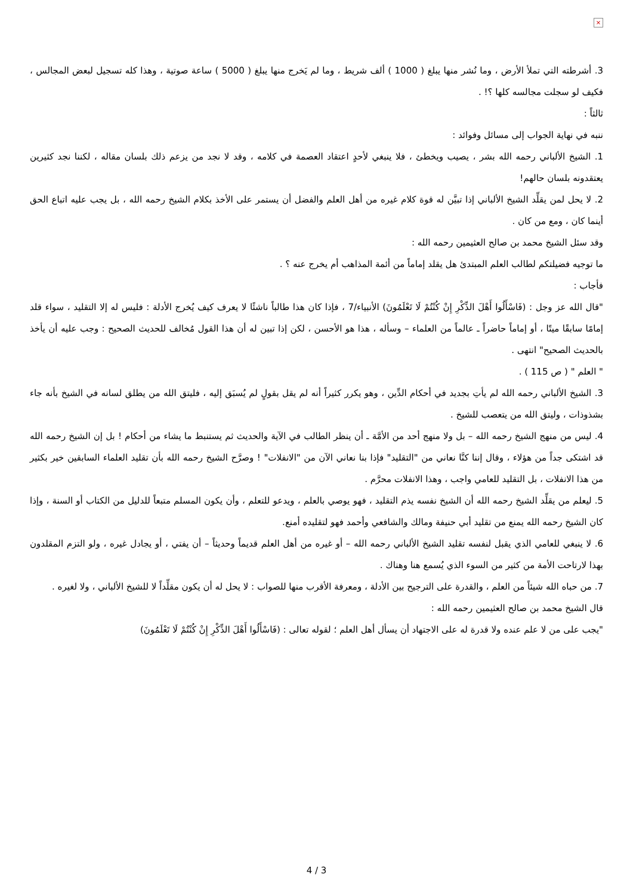×
3. أشرطته التي تملأ الأرض ، وما نُشر منها يبلغ ( 1000 ) ألف شريط ، وما لم يَخرج منها يبلغ ( 5000 ) ساعة صوتية ، وهذا كله تسجيل لبعض المجالس ، فكيف لو سجلت مجالسه كلها ؟! .
ثالثاً :
ننبه في نهاية الجواب إلى مسائل وفوائد :
1. الشيخ الألباني رحمه الله بشر ، يصيب ويخطئ ، فلا ينبغي لأحدٍ اعتقاد العصمة في كلامه ، وقد لا نجد من يزعم ذلك بلسان مقاله ، لكننا نجد كثيرين يعتقدونه بلسان حالهم!
2. لا يحل لمن يقلِّد الشيخ الألباني إذا تبيَّن له قوة كلام غيره من أهل العلم والفضل أن يستمر على الأخذ بكلام الشيخ رحمه الله ، بل يجب عليه اتباع الحق أينما كان ، ومع من كان .
وقد سئل الشيخ محمد بن صالح العثيمين رحمه الله :
ما توجيه فضيلتكم لطالب العلم المبتدئ هل يقلد إماماً من أئمة المذاهب أم يخرج عنه ؟ .
فأجاب :
"قال الله عز وجل : (فَاسْأَلُوا أَهْلَ الذِّكْرِ إِنْ كُنْتُمْ لَا تَعْلَمُونَ) الأنبياء/7 ، فإذا كان هذا طالباً ناشئًا لا يعرف كيف يُخرج الأدلة : فليس له إلا التقليد ، سواء قلد إمامًا سابقًا ميتًا ، أو إماماً حاضراً ـ عالماً من العلماء – وسأله ، هذا هو الأحسن ، لكن إذا تبين له أن هذا القول مُخالف للحديث الصحيح : وجب عليه أن يأخذ بالحديث الصحيح" انتهى .
" العلم " ( ص 115 ) .
3. الشيخ الألباني رحمه الله لم يأتِ بجديد في أحكام الدِّين ، وهو يكرر كثيراً أنه لم يقل بقولٍ لم يُسبَق إليه ، فليتق الله من يطلق لسانه في الشيخ بأنه جاء بشذوذات ، وليتق الله من يتعصب للشيخ .
4. ليس من منهج الشيخ رحمه الله – بل ولا منهج أحد من الأمَّة ـ أن ينظر الطالب في الآية والحديث ثم يستنبط ما يشاء من أحكام ! بل إن الشيخ رحمه الله قد اشتكى جداً من هؤلاء ، وقال إننا كنَّا نعاني من "التقليد" فإذا بنا نعاني الآن من "الانفلات" ! وصرَّح الشيخ رحمه الله بأن تقليد العلماء السابقين خير بكثير من هذا الانفلات ، بل التقليد للعامي واجب ، وهذا الانفلات محرَّم .
5. ليعلم من يقلِّد الشيخ رحمه الله أن الشيخ نفسه يذم التقليد ، فهو يوصي بالعلم ، ويدعو للتعلم ، وأن يكون المسلم متبعاً للدليل من الكتاب أو السنة ، وإذا كان الشيخ رحمه الله يمنع من تقليد أبي حنيفة ومالك والشافعي وأحمد فهو لتقليده أمنع.
6. لا ينبغي للعامي الذي يقبل لنفسه تقليد الشيخ الألباني رحمه الله – أو غيره من أهل العلم قديماً وحديثاً – أن يفتي ، أو يجادل غيره ، ولو التزم المقلدون بهذا لارتاحت الأمة من كثير من السوء الذي يُسمع هنا وهناك .
7. من حباه الله شيئاً من العلم ، والقدرة على الترجيح بين الأدلة ، ومعرفة الأقرب منها للصواب : لا يحل له أن يكون مقلِّداً لا للشيخ الألباني ، ولا لغيره .
قال الشيخ محمد بن صالح العثيمين رحمه الله :
"يجب على من لا علم عنده ولا قدرة له على الاجتهاد أن يسأل أهل العلم ؛ لقوله تعالى : (فَاسْأَلُوا أَهْلَ الذِّكْرِ إِنْ كُنْتُمْ لَا تَعْلَمُونَ)
4 / 3